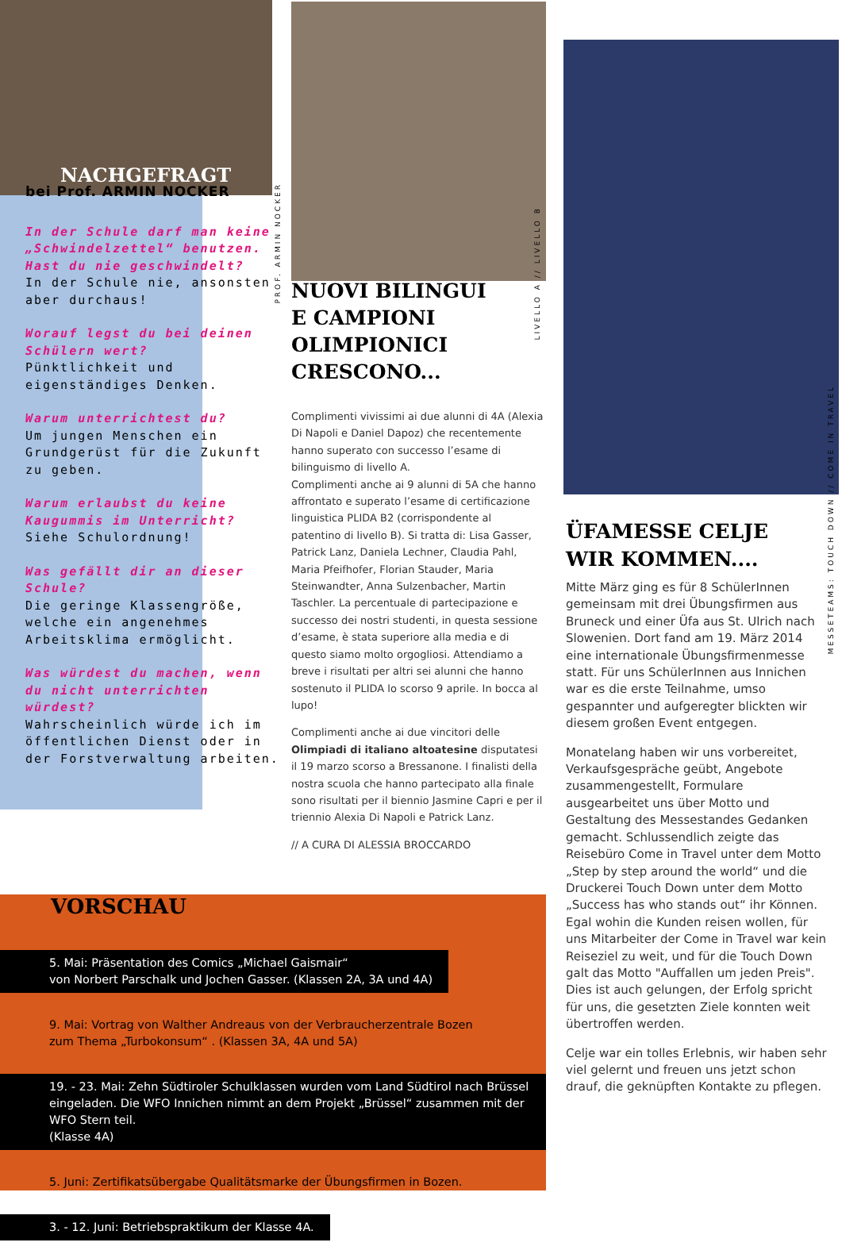NACHGEFRAGT
bei Prof. ARMIN NOCKER
In der Schule darf man keine „Schwindelzettel“ benutzen. Hast du nie geschwindelt?
In der Schule nie, ansonsten aber durchaus!
Worauf legst du bei deinen Schülern wert?
Pünktlichkeit und eigenständiges Denken.
Warum unterrichtest du?
Um jungen Menschen ein Grundgerüst für die Zukunft zu geben.
Warum erlaubst du keine Kaugummis im Unterricht?
Siehe Schulordnung!
Was gefällt dir an dieser Schule?
Die geringe Klassengröße, welche ein angenehmes Arbeitsklima ermöglicht.
Was würdest du machen, wenn du nicht unterrichten würdest?
Wahrscheinlich würde ich im öffentlichen Dienst oder in der Forstverwaltung arbeiten.
PROF. ARMIN NOCKER
LIVELLO A // LIVELLO B
MESSETEAMS: TOUCH DOWN // COME IN TRAVEL
NUOVI BILINGUI
E CAMPIONI
OLIMPIONICI
CRESCONO...
Complimenti vivissimi ai due alunni di 4A (Alexia Di Napoli e Daniel Dapoz) che recentemente hanno superato con successo l’esame di bilinguismo di livello A.
Complimenti anche ai 9 alunni di 5A che hanno affrontato e superato l’esame di certificazione linguistica PLIDA B2 (corrispondente al patentino di livello B). Si tratta di: Lisa Gasser, Patrick Lanz, Daniela Lechner, Claudia Pahl, Maria Pfeifhofer, Florian Stauder, Maria Steinwandter, Anna Sulzenbacher, Martin Taschler. La percentuale di partecipazione e successo dei nostri studenti, in questa sessione d’esame, è stata superiore alla media e di questo siamo molto orgogliosi. Attendiamo a breve i risultati per altri sei alunni che hanno sostenuto il PLIDA lo scorso 9 aprile. In bocca al lupo!
Complimenti anche ai due vincitori delle Olimpiadi di italiano altoatesine disputatesi il 19 marzo scorso a Bressanone. I finalisti della nostra scuola che hanno partecipato alla finale sono risultati per il biennio Jasmine Capri e per il triennio Alexia Di Napoli e Patrick Lanz.
// A CURA DI ALESSIA BROCCARDO
ÜFAMESSE CELJE
WIR KOMMEN....
Mitte März ging es für 8 SchülerInnen gemeinsam mit drei Übungsfirmen aus Bruneck und einer Üfa aus St. Ulrich nach Slowenien. Dort fand am 19. März 2014 eine internationale Übungsfirmenmesse statt. Für uns SchülerInnen aus Innichen war es die erste Teilnahme, umso gespannter und aufgeregter blickten wir diesem großen Event entgegen.
Monatelang haben wir uns vorbereitet, Verkaufsgespräche geübt, Angebote zusammengestellt, Formulare ausgearbeitet uns über Motto und Gestaltung des Messestandes Gedanken gemacht. Schlussendlich zeigte das Reisebüro Come in Travel unter dem Motto „Step by step around the world“ und die Druckerei Touch Down unter dem Motto „Success has who stands out“ ihr Können. Egal wohin die Kunden reisen wollen, für uns Mitarbeiter der Come in Travel war kein Reiseziel zu weit, und für die Touch Down galt das Motto "Auffallen um jeden Preis". Dies ist auch gelungen, der Erfolg spricht für uns, die gesetzten Ziele konnten weit übertroffen werden.
Celje war ein tolles Erlebnis, wir haben sehr viel gelernt und freuen uns jetzt schon drauf, die geknüpften Kontakte zu pflegen.
VORSCHAU
5. Mai: Präsentation des Comics „Michael Gaismair“
von Norbert Parschalk und Jochen Gasser. (Klassen 2A, 3A und 4A)
9. Mai: Vortrag von Walther Andreaus von der Verbraucherzentrale Bozen
zum Thema „Turbokonsum“ . (Klassen 3A, 4A und 5A)
19. - 23. Mai: Zehn Südtiroler Schulklassen wurden vom Land Südtirol nach Brüssel eingeladen. Die WFO Innichen nimmt an dem Projekt „Brüssel“ zusammen mit der WFO Stern teil.
(Klasse 4A)
5. Juni: Zertifikatsübergabe Qualitätsmarke der Übungsfirmen in Bozen.
3. - 12. Juni: Betriebspraktikum der Klasse 4A.